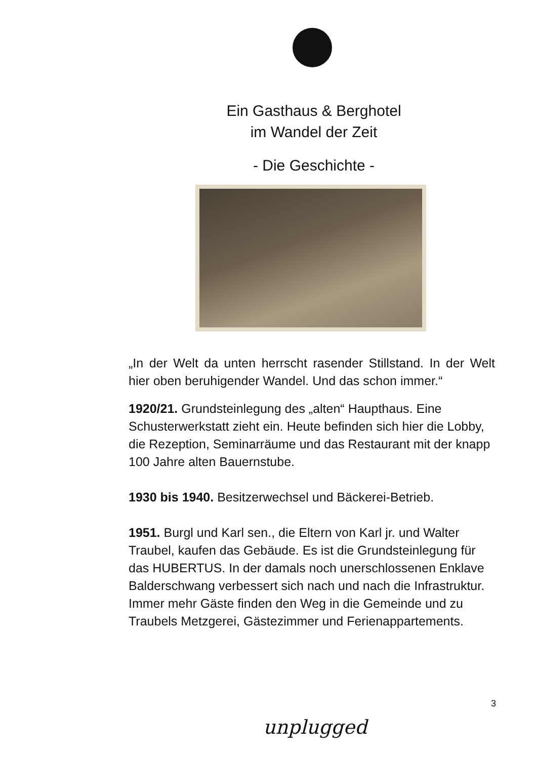Ein Gasthaus & Berghotel
im Wandel der Zeit
- Die Geschichte -
„In der Welt da unten herrscht rasender Stillstand. In der Welt hier oben beruhigender Wandel. Und das schon immer.“
1920/21. Grundsteinlegung des „alten“ Haupthaus. Eine Schusterwerkstatt zieht ein. Heute befinden sich hier die Lobby, die Rezeption, Seminarräume und das Restaurant mit der knapp 100 Jahre alten Bauernstube.
1930 bis 1940. Besitzerwechsel und Bäckerei-Betrieb.
1951. Burgl und Karl sen., die Eltern von Karl jr. und Walter Traubel, kaufen das Gebäude. Es ist die Grundsteinlegung für das HUBERTUS. In der damals noch unerschlossenen Enklave Balderschwang verbessert sich nach und nach die Infrastruktur. Immer mehr Gäste finden den Weg in die Gemeinde und zu Traubels Metzgerei, Gästezimmer und Ferienappartements.
3
unplugged